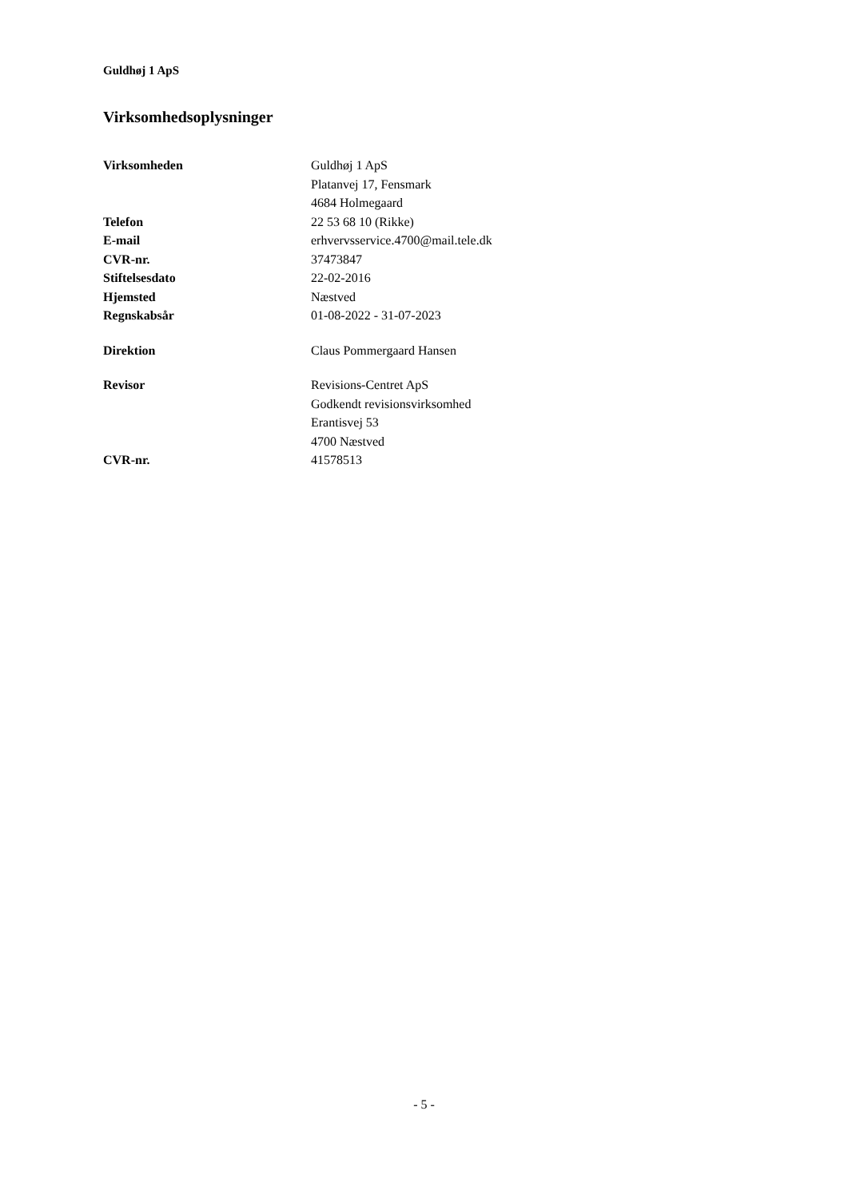Guldhøj 1 ApS
Virksomhedsoplysninger
| Virksomheden | Guldhøj 1 ApS |
| | Platanvej 17, Fensmark |
| | 4684 Holmegaard |
| Telefon | 22 53 68 10 (Rikke) |
| E-mail | erhvervsservice.4700@mail.tele.dk |
| CVR-nr. | 37473847 |
| Stiftelsesdato | 22-02-2016 |
| Hjemsted | Næstved |
| Regnskabsår | 01-08-2022 - 31-07-2023 |
| Direktion | Claus Pommergaard Hansen |
| Revisor | Revisions-Centret ApS |
| | Godkendt revisionsvirksomhed |
| | Erantisvej 53 |
| | 4700 Næstved |
| CVR-nr. | 41578513 |
- 5 -